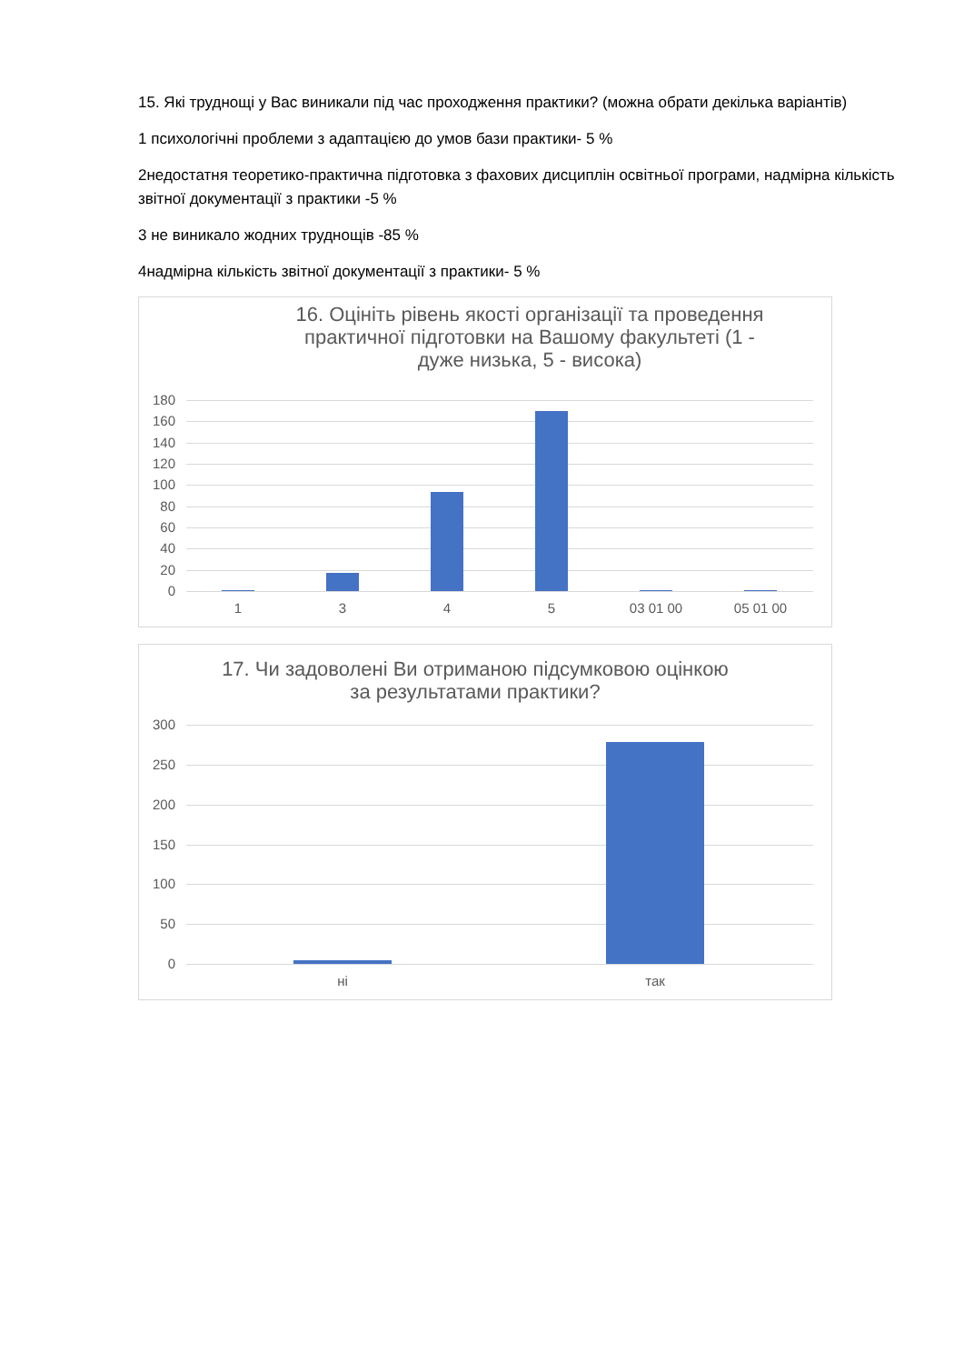15. Які труднощі у Вас виникали під час проходження практики? (можна обрати декілька варіантів)
1 психологічні проблеми з адаптацією до умов бази практики- 5 %
2недостатня теоретико-практична підготовка з фахових дисциплін освітньої програми, надмірна кількість звітної документації з практики -5 %
3 не виникало жодних труднощів -85 %
4надмірна кількість звітної документації з практики- 5 %
16. Оцініть рівень якості організації та проведення практичної підготовки на Вашому факультеті (1 - дуже низька, 5 - висока)
180
160
140
120
100
80
60
40
20
0
1 3 4 5 03 01 00 05 01 00
17. Чи задоволені Ви отриманою підсумковою оцінкою за результатами практики?
300
250
200
150
100
50
0
ні так